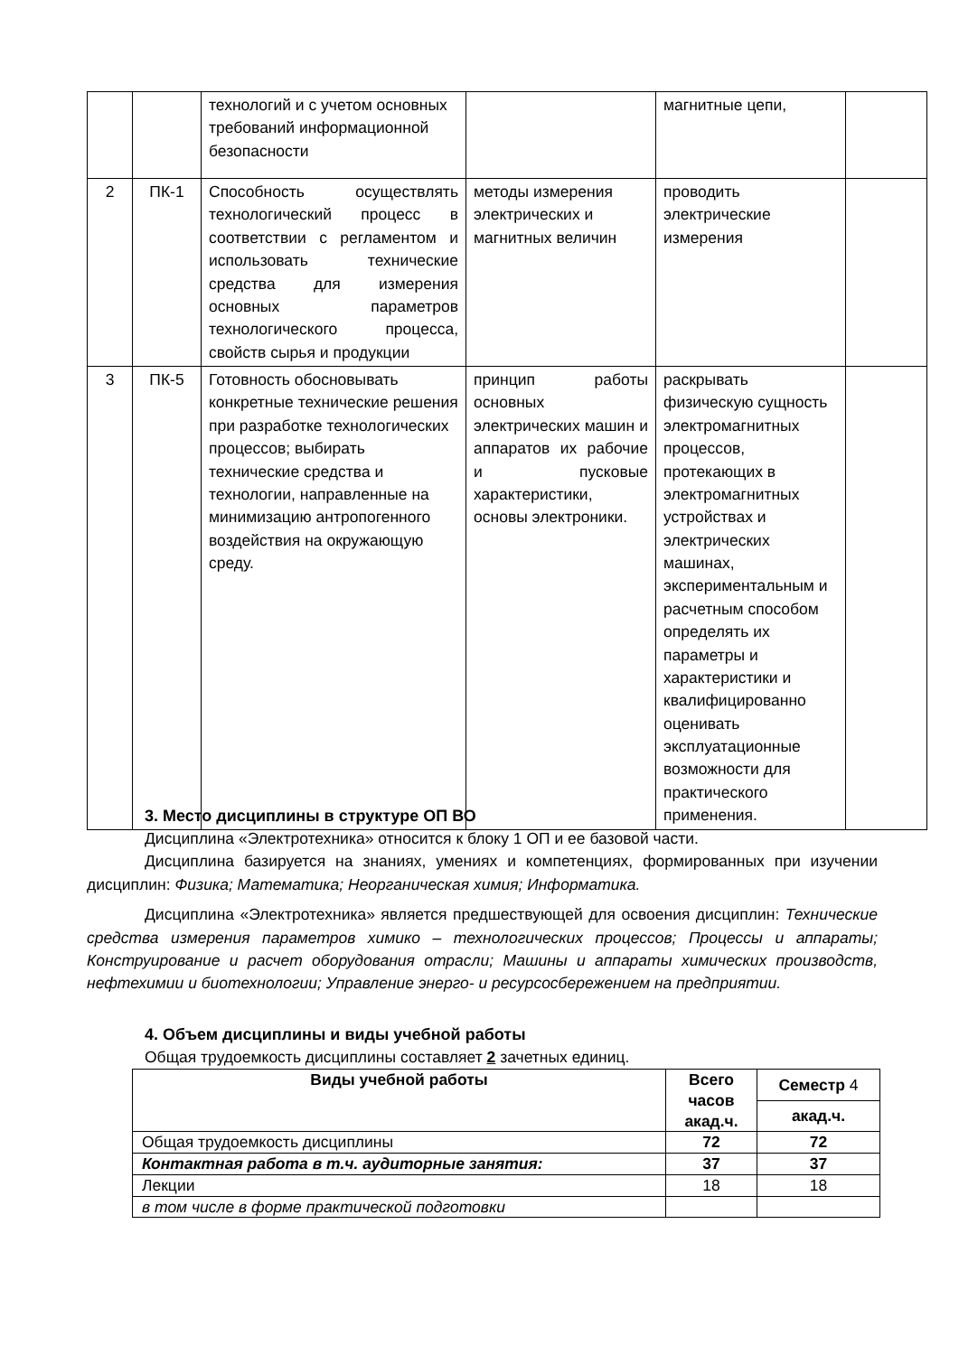| | | технологий и с учетом основных требований информационной безопасности | | магнитные цепи, | |
| 2 | ПК-1 | Способность осуществлять технологический процесс в соответствии с регламентом и использовать технические средства для измерения основных параметров технологического процесса, свойств сырья и продукции | методы измерения электрических и магнитных величин | проводить электрические измерения | |
| 3 | ПК-5 | Готовность обосновывать конкретные технические решения при разработке технологических процессов; выбирать технические средства и технологии, направленные на минимизацию антропогенного воздействия на окружающую среду. | принцип работы основных электрических машин и аппаратов их рабочие и пусковые характеристики, основы электроники. | раскрывать физическую сущность электромагнитных процессов, протекающих в электромагнитных устройствах и электрических машинах, экспериментальным и расчетным способом определять их параметры и характеристики и квалифицированно оценивать эксплуатационные возможности для практического применения. | |
3. Место дисциплины в структуре ОП ВО
Дисциплина «Электротехника» относится к блоку 1 ОП и ее базовой части.
Дисциплина базируется на знаниях, умениях и компетенциях, формированных при изучении дисциплин: Физика; Математика; Неорганическая химия; Информатика.
Дисциплина «Электротехника» является предшествующей для освоения дисциплин: Технические средства измерения параметров химико – технологических процессов; Процессы и аппараты; Конструирование и расчет оборудования отрасли; Машины и аппараты химических производств, нефтехимии и биотехнологии; Управление энерго- и ресурсосбережением на предприятии.
4. Объем дисциплины и виды учебной работы
Общая трудоемкость дисциплины составляет 2 зачетных единиц.
| Виды учебной работы | Всего часов акад.ч. | Семестр 4 |
| --- | --- | --- |
| | | акад.ч. |
| Общая трудоемкость дисциплины | 72 | 72 |
| Контактная работа в т.ч. аудиторные занятия: | 37 | 37 |
| Лекции | 18 | 18 |
| в том числе в форме практической подготовки | | |